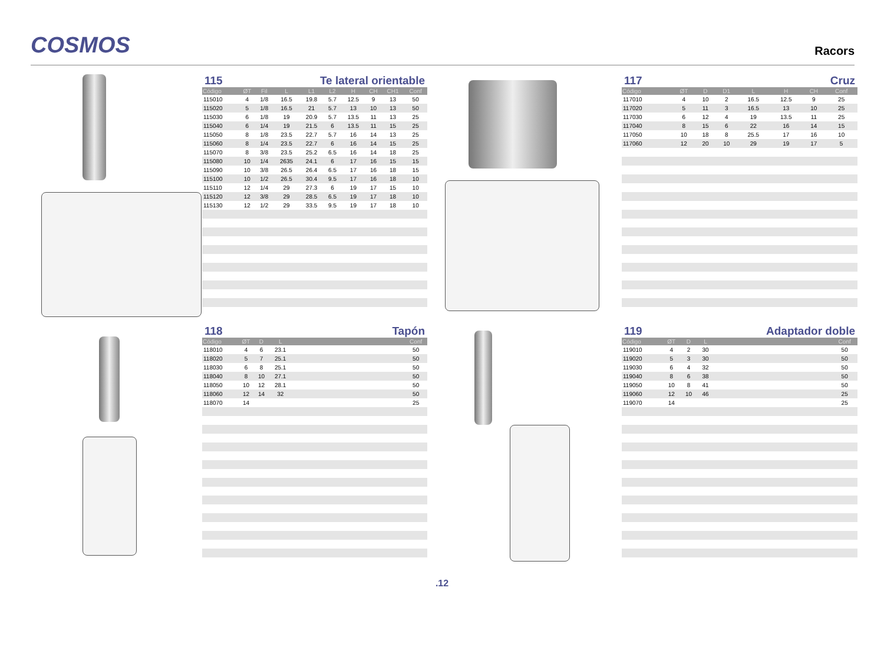COSMOS
Racors
115 Te lateral orientable
| Código | ØT | Fil | L | L1 | L2 | H | CH | CH1 | Conf |
| --- | --- | --- | --- | --- | --- | --- | --- | --- | --- |
| 115010 | 4 | 1/8 | 16.5 | 19.8 | 5.7 | 12.5 | 9 | 13 | 50 |
| 115020 | 5 | 1/8 | 16.5 | 21 | 5.7 | 13 | 10 | 13 | 50 |
| 115030 | 6 | 1/8 | 19 | 20.9 | 5.7 | 13.5 | 11 | 13 | 25 |
| 115040 | 6 | 1/4 | 19 | 21.5 | 6 | 13.5 | 11 | 15 | 25 |
| 115050 | 8 | 1/8 | 23.5 | 22.7 | 5.7 | 16 | 14 | 13 | 25 |
| 115060 | 8 | 1/4 | 23.5 | 22.7 | 6 | 16 | 14 | 15 | 25 |
| 115070 | 8 | 3/8 | 23.5 | 25.2 | 6.5 | 16 | 14 | 18 | 25 |
| 115080 | 10 | 1/4 | 2635 | 24.1 | 6 | 17 | 16 | 15 | 15 |
| 115090 | 10 | 3/8 | 26.5 | 26.4 | 6.5 | 17 | 16 | 18 | 15 |
| 115100 | 10 | 1/2 | 26.5 | 30.4 | 9.5 | 17 | 16 | 18 | 10 |
| 115110 | 12 | 1/4 | 29 | 27.3 | 6 | 19 | 17 | 15 | 10 |
| 115120 | 12 | 3/8 | 29 | 28.5 | 6.5 | 19 | 17 | 18 | 10 |
| 115130 | 12 | 1/2 | 29 | 33.5 | 9.5 | 19 | 17 | 18 | 10 |
117 Cruz
| Código | ØT | D | D1 | L | H | CH | Conf |
| --- | --- | --- | --- | --- | --- | --- | --- |
| 117010 | 4 | 10 | 2 | 16.5 | 12.5 | 9 | 25 |
| 117020 | 5 | 11 | 3 | 16.5 | 13 | 10 | 25 |
| 117030 | 6 | 12 | 4 | 19 | 13.5 | 11 | 25 |
| 117040 | 8 | 15 | 6 | 22 | 16 | 14 | 15 |
| 117050 | 10 | 18 | 8 | 25.5 | 17 | 16 | 10 |
| 117060 | 12 | 20 | 10 | 29 | 19 | 17 | 5 |
118 Tapón
| Código | ØT | D | L | | Conf |
| --- | --- | --- | --- | --- | --- |
| 118010 | 4 | 6 | 23.1 | | 50 |
| 118020 | 5 | 7 | 25.1 | | 50 |
| 118030 | 6 | 8 | 25.1 | | 50 |
| 118040 | 8 | 10 | 27.1 | | 50 |
| 118050 | 10 | 12 | 28.1 | | 50 |
| 118060 | 12 | 14 | 32 | | 50 |
| 118070 | 14 | | | | 25 |
119 Adaptador doble
| Código | ØT | D | L | | Conf |
| --- | --- | --- | --- | --- | --- |
| 119010 | 4 | 2 | 30 | | 50 |
| 119020 | 5 | 3 | 30 | | 50 |
| 119030 | 6 | 4 | 32 | | 50 |
| 119040 | 8 | 6 | 38 | | 50 |
| 119050 | 10 | 8 | 41 | | 50 |
| 119060 | 12 | 10 | 46 | | 25 |
| 119070 | 14 | | | | 25 |
.12